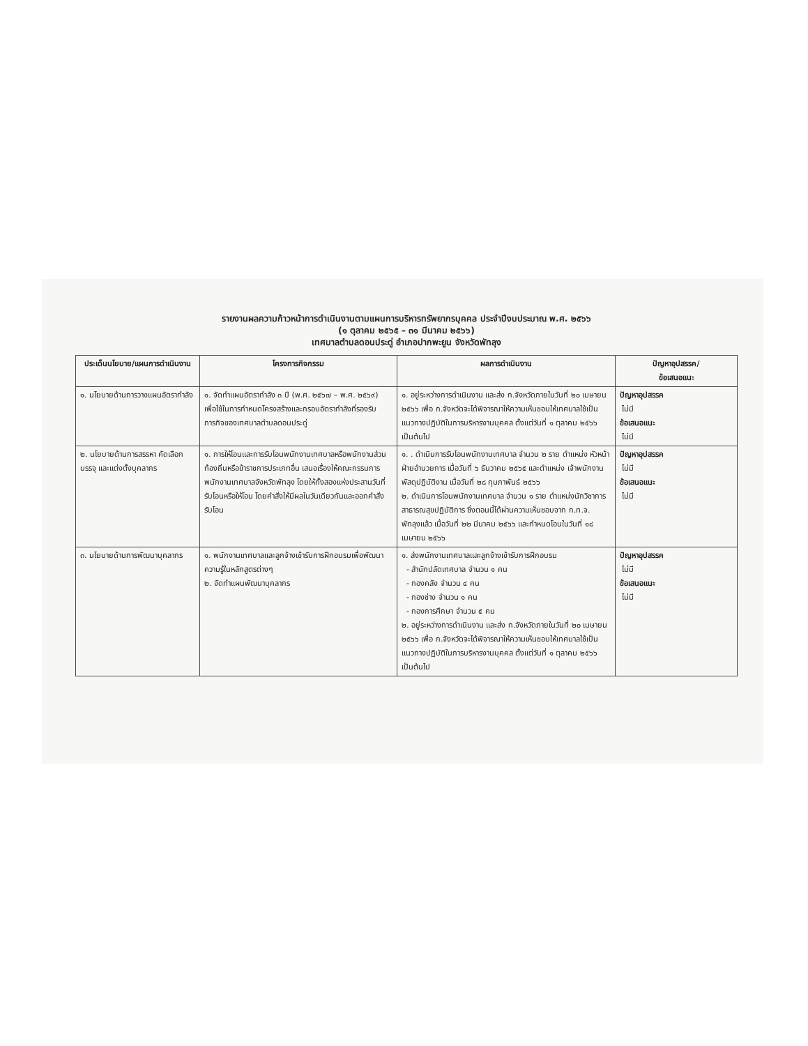รายงานผลความก้าวหน้าการดำเนินงานตามแผนการบริหารทรัพยากรบุคคล ประจำปีงบประมาณ พ.ศ. ๒๕๖๖
(๑ ตุลาคม ๒๕๖๕ – ๓๑ มีนาคม ๒๕๖๖)
เทศบาลตำบลดอนประดู่ อำเภอปากพะยูน จังหวัดพัทลุง
| ประเด็นนโยบาย/แผนการดำเนินงาน | โครงการกิจกรรม | ผลการดำเนินงาน | ปัญหาอุปสรรค/ ข้อเสนอแนะ |
| --- | --- | --- | --- |
| ๑. นโยบายด้านการวางแผนอัตรากำลัง | ๑. จัดทำแผนอัตรากำลัง ๓ ปี (พ.ศ. ๒๕๖๗ – พ.ศ. ๒๕๖๙) เพื่อใช้ในการกำหนดโครงสร้างและกรอบอัตรากำลังที่รองรับภารกิจของเทศบาลตำบลดอนประดู่ | ๑. อยู่ระหว่างการดำเนินงาน และส่ง ก.จังหวัดภายในวันที่ ๒๐ เมษายน ๒๕๖๖ เพื่อ ก.จังหวัดจะได้พิจารณาให้ความเห็นชอบให้เทศบาลใช้เป็นแนวทางปฏิบัติในการบริหารงานบุคคล ตั้งแต่วันที่ ๑ ตุลาคม ๒๕๖๖ เป็นต้นไป | ปัญหาอุปสรรค ไม่มี ข้อเสนอแนะ ไม่มี |
| ๒. นโยบายด้านการสรรหา คัดเลือก บรรจุ และแต่งตั้งบุคลากร | ๑. การให้โอนและการรับโอนพนักงานเทศบาลหรือพนักงานส่วนท้องถิ่นหรือข้าราชการประเภทอื่น เสนอเรื่องให้คณะกรรมการพนักงานเทศบาลจังหวัดพัทลุง โดยให้ทั้งสองแห่งประสานวันที่รับโอนหรือให้โอน โดยคำสั่งให้มีผลในวันเดียวกันและออกคำสั่งรับโอน | ๑. . ดำเนินการรับโอนพนักงานเทศบาล จำนวน ๒ ราย ตำแหน่ง หัวหน้าฝ่ายอำนวยการ เมื่อวันที่ ๖ ธันวาคม ๒๕๖๕ และตำแหน่ง เจ้าพนักงานพัสดุปฏิบัติงาน เมื่อวันที่ ๒๘ กุมภาพันธ์ ๒๕๖๖ ๒. ดำเนินการโอนพนักงานเทศบาล จำนวน ๑ ราย ตำแหน่งนักวิชาการสาธารณสุขปฏิบัติการ ซึ่งตอนนี้ได้ผ่านความเห็นชอบจาก ก.ท.จ. พัทลุงแล้ว เมื่อวันที่ ๒๒ มีนาคม ๒๕๖๖ และกำหนดโอนในวันที่ ๑๘ เมษายน ๒๕๖๖ | ปัญหาอุปสรรค ไม่มี ข้อเสนอแนะ ไม่มี |
| ๓. นโยบายด้านการพัฒนาบุคลากร | ๑. พนักงานเทศบาลและลูกจ้างเข้ารับการฝึกอบรมเพื่อพัฒนาความรู้ในหลักสูตรต่างๆ ๒. จัดทำแผนพัฒนาบุคลากร | ๑. ส่งพนักงานเทศบาลและลูกจ้างเข้ารับการฝึกอบรม - สำนักปลัดเทศบาล จำนวน ๑ คน - กองคลัง จำนวน ๔ คน - กองช่าง จำนวน ๑ คน - กองการศึกษา จำนวน ๕ คน ๒. อยู่ระหว่างการดำเนินงาน และส่ง ก.จังหวัดภายในวันที่ ๒๐ เมษายน ๒๕๖๖ เพื่อ ก.จังหวัดจะได้พิจารณาให้ความเห็นชอบให้เทศบาลใช้เป็นแนวทางปฏิบัติในการบริหารงานบุคคล ตั้งแต่วันที่ ๑ ตุลาคม ๒๕๖๖ เป็นต้นไป | ปัญหาอุปสรรค ไม่มี ข้อเสนอแนะ ไม่มี |